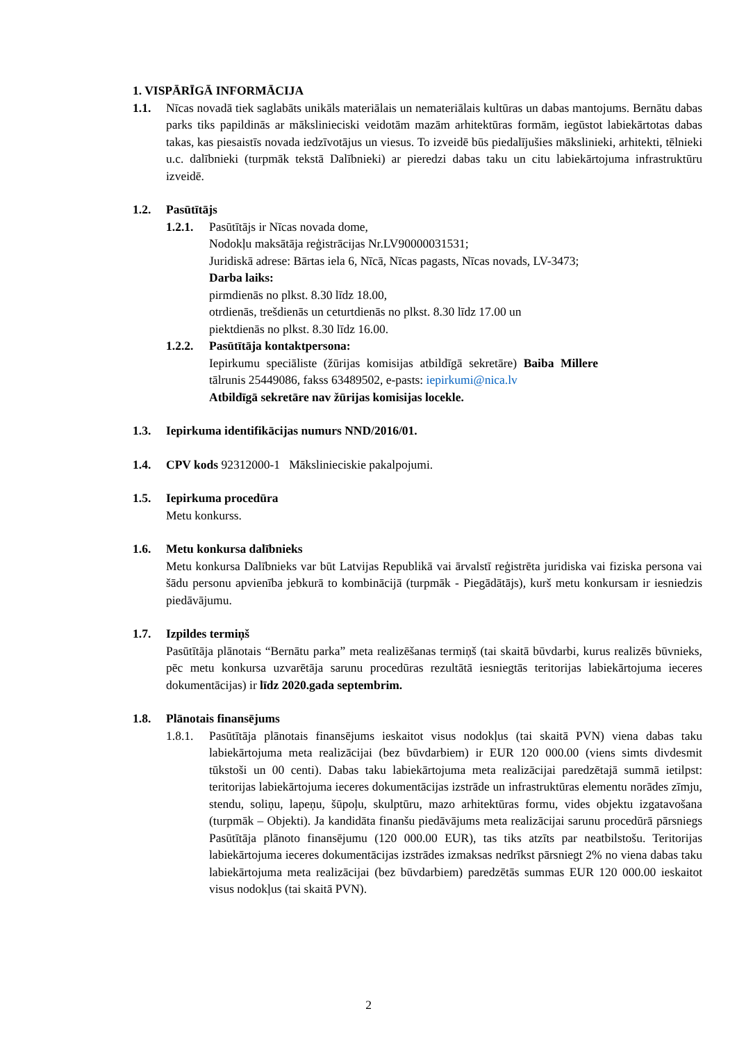1. VISPĀRĪGĀ INFORMĀCIJA
1.1. Nīcas novadā tiek saglabāts unikāls materiālais un nemateriālais kultūras un dabas mantojums. Bernātu dabas parks tiks papildinās ar mākslinieciski veidotām mazām arhitektūras formām, iegūstot labiekārtotas dabas takas, kas piesaistīs novada iedzīvotājus un viesus. To izveidē būs piedalījušies mākslinieki, arhitekti, tēlnieki u.c. dalībnieki (turpmāk tekstā Dalībnieki) ar pieredzi dabas taku un citu labiekārtojuma infrastruktūru izveidē.
1.2. Pasūtītājs
1.2.1.
Pasūtītājs ir Nīcas novada dome,
Nodokļu maksātāja reģistrācijas Nr.LV90000031531;
Juridiskā adrese: Bārtas iela 6, Nīcā, Nīcas pagasts, Nīcas novads, LV-3473;
Darba laiks:
pirmdienās no plkst. 8.30 līdz 18.00,
otrdienās, trešdienās un ceturtdienās no plkst. 8.30 līdz 17.00 un
piektdienās no plkst. 8.30 līdz 16.00.
1.2.2.
Pasūtītāja kontaktpersona:
Iepirkumu speciāliste (žūrijas komisijas atbildīgā sekretāre) Baiba Millere tālrunis 25449086, fakss 63489502, e-pasts: iepirkumi@nica.lv
Atbildīgā sekretāre nav žūrijas komisijas locekle.
1.3. Iepirkuma identifikācijas numurs NND/2016/01.
1.4. CPV kods 92312000-1 Mākslinieciskie pakalpojumi.
1.5. Iepirkuma procedūra
Metu konkurss.
1.6. Metu konkursa dalībnieks
Metu konkursa Dalībnieks var būt Latvijas Republikā vai ārvalstī reģistrēta juridiska vai fiziska persona vai šādu personu apvienība jebkurā to kombinācijā (turpmāk - Piegādātājs), kurš metu konkursam ir iesniedzis piedāvājumu.
1.7. Izpildes termiņš
Pasūtītāja plānotais “Bernātu parka” meta realizēšanas termiņš (tai skaitā būvdarbi, kurus realizēs būvnieks, pēc metu konkursa uzvarētāja sarunu procedūras rezultātā iesniegtās teritorijas labiekārtojuma ieceres dokumentācijas) ir līdz 2020.gada septembrim.
1.8. Plānotais finansējums
1.8.1.
Pasūtītāja plānotais finansējums ieskaitot visus nodokļus (tai skaitā PVN) viena dabas taku labiekārtojuma meta realizācijai (bez būvdarbiem) ir EUR 120 000.00 (viens simts divdesmit tūkstoši un 00 centi). Dabas taku labiekārtojuma meta realizācijai paredzētajā summā ietilpst: teritorijas labiekārtojuma ieceres dokumentācijas izstrāde un infrastruktūras elementu norādes zīmju, stendu, soliņu, lapeņu, šūpoļu, skulptūru, mazo arhitektūras formu, vides objektu izgatavošana (turpmāk – Objekti). Ja kandidāta finanšu piedāvājums meta realizācijai sarunu procedūrā pārsniegs Pasūtītāja plānoto finansējumu (120 000.00 EUR), tas tiks atzīts par neatbilstošu. Teritorijas labiekārtojuma ieceres dokumentācijas izstrādes izmaksas nedrīkst pārsniegt 2% no viena dabas taku labiekārtojuma meta realizācijai (bez būvdarbiem) paredzētās summas EUR 120 000.00 ieskaitot visus nodokļus (tai skaitā PVN).
2